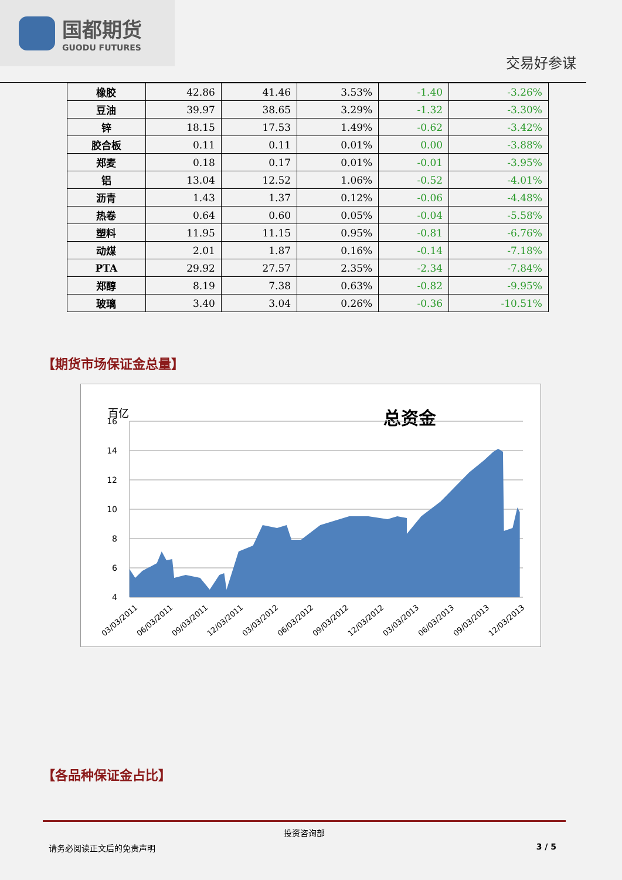国都期货
GUODU FUTURES
交易好参谋
| 橡胶 | 42.86 | 41.46 | 3.53% | -1.40 | -3.26% |
| 豆油 | 39.97 | 38.65 | 3.29% | -1.32 | -3.30% |
| 锌 | 18.15 | 17.53 | 1.49% | -0.62 | -3.42% |
| 胶合板 | 0.11 | 0.11 | 0.01% | 0.00 | -3.88% |
| 郑麦 | 0.18 | 0.17 | 0.01% | -0.01 | -3.95% |
| 铝 | 13.04 | 12.52 | 1.06% | -0.52 | -4.01% |
| 沥青 | 1.43 | 1.37 | 0.12% | -0.06 | -4.48% |
| 热卷 | 0.64 | 0.60 | 0.05% | -0.04 | -5.58% |
| 塑料 | 11.95 | 11.15 | 0.95% | -0.81 | -6.76% |
| 动煤 | 2.01 | 1.87 | 0.16% | -0.14 | -7.18% |
| PTA | 29.92 | 27.57 | 2.35% | -2.34 | -7.84% |
| 郑醇 | 8.19 | 7.38 | 0.63% | -0.82 | -9.95% |
| 玻璃 | 3.40 | 3.04 | 0.26% | -0.36 | -10.51% |
【期货市场保证金总量】
百亿
总资金
16
14
12
10
8
6
4
03/03/2011
06/03/2011
09/03/2011
12/03/2011
03/03/2012
06/03/2012
09/03/2012
12/03/2012
03/03/2013
06/03/2013
09/03/2013
12/03/2013
【各品种保证金占比】
投资咨询部
请务必阅读正文后的免责声明 3 / 5